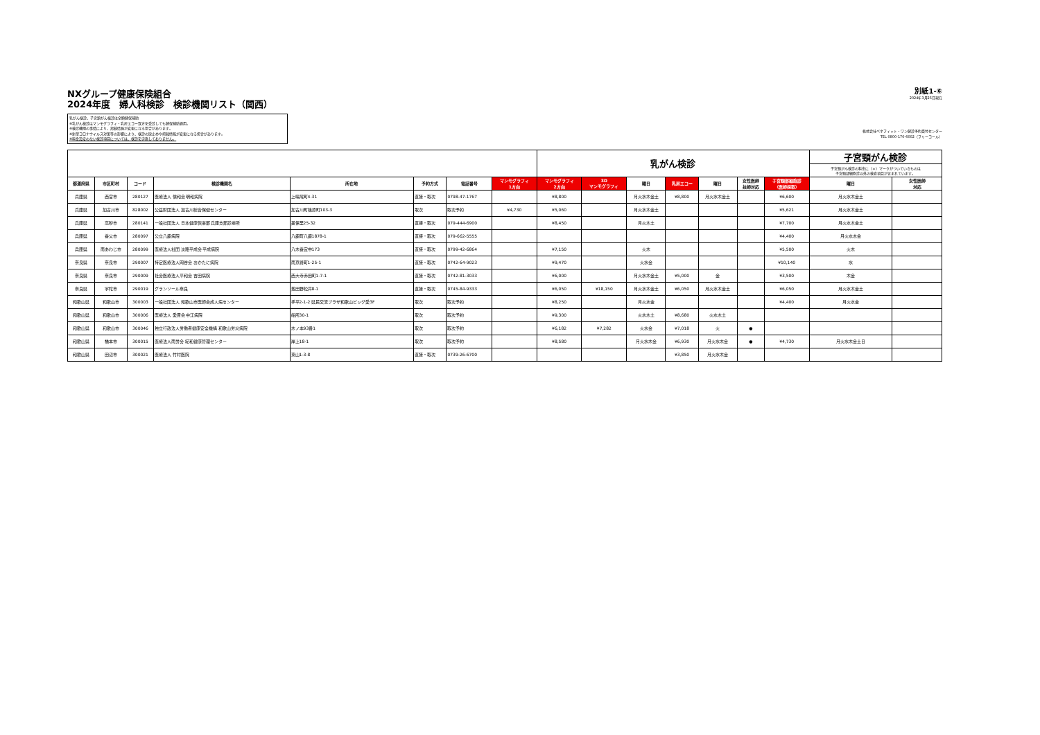NXグループ健康保険組合
2024年度　婦人科検診　検診機関リスト（関西）
乳がん検診、子宮頸がん検診は全額健保補助
※乳がん検診はマンモグラフィ・乳房エコー双方を受診しても健保補助適用。
※検診機関の事情により、掲載情報が変更になる場合があります。
※新型コロナウイルス対策等の影響により、検診の取止めや掲載情報が変更になる場合があります。
※料金設定のない検診項目については、検診を実施しておりません。
別紙1-⑥
2024年3月25日現在
株式会社ベネフィット・ワン健診予約受付センター
TEL 0800-170-6002（フリーコール）
| | | | | | | | | 乳がん検診 | | | | | | | 子宮頸がん検診 | |
| | | | | | | | | | | | | | | | 子宮頸がん検診の料金に（＊）マークがついているものは 子宮頸部細胞診以外の検査項目が含まれています。 | |
| 都道府県 | 市区町村 | コード | 検診機関名 | 所在地 | 予約方式 | 電話番号 | マンモグラフィ 1方向 | マンモグラフィ 2方向 | 3D マンモグラフィ | 曜日 | 乳房エコー | 曜日 | 女性医師 技師対応 | 子宮頸部細胞診 （医師採取） | 曜日 | 女性医師 対応 |
| 兵庫県 | 西宮市 | 280127 | 医療法人 信和会 明和病院 | 上鳴尾町4-31 | 直接・取次 | 0798-47-1767 | | ¥8,800 | | 月火水木金土 | ¥8,800 | 月火水木金土 | | ¥6,600 | 月火水木金土 | |
| 兵庫県 | 加古川市 | 828002 | 公益財団法人 加古川総合保健センター | 加古川町篠原町103-3 | 取次 | 取次予約 | ¥4,730 | ¥5,060 | | 月火水木金土 | | | | ¥5,621 | 月火水木金土 | |
| 兵庫県 | 高砂市 | 280141 | 一般社団法人 日本健康倶楽部 兵庫支部診療所 | 美保里25-32 | 直接・取次 | 079-444-6900 | | ¥8,450 | | 月火木土 | | | | ¥7,700 | 月火水木金土 | |
| 兵庫県 | 養父市 | 280097 | 公立八鹿病院 | 八鹿町八鹿1878-1 | 直接・取次 | 079-662-5555 | | | | | | | | ¥4,400 | 月火水木金 | |
| 兵庫県 | 南あわじ市 | 280099 | 医療法人社団 淡路平成会 平成病院 | 八木養宜中173 | 直接・取次 | 0799-42-6864 | | ¥7,150 | | 火木 | | | | ¥5,500 | 火木 | |
| 奈良県 | 奈良市 | 290007 | 特定医療法人岡谷会 おかたに病院 | 南京終町1-25-1 | 直接・取次 | 0742-64-9023 | | ¥9,470 | | 火水金 | | | | ¥10,140 | 水 | |
| 奈良県 | 奈良市 | 290009 | 社会医療法人平和会 吉田病院 | 西大寺赤田町1-7-1 | 直接・取次 | 0742-81-3033 | | ¥6,000 | | 月火水木金土 | ¥5,000 | 金 | | ¥3,500 | 木金 | |
| 奈良県 | 宇陀市 | 290019 | グランソール奈良 | 菟田野松井8-1 | 直接・取次 | 0745-84-9333 | | ¥6,050 | ¥18,150 | 月火水木金土 | ¥6,050 | 月火水木金土 | | ¥6,050 | 月火水木金土 | |
| 和歌山県 | 和歌山市 | 300003 | 一般社団法人 和歌山市医師会成人病センター | 手平2-1-2 県民交流プラザ和歌山ビッグ愛3F | 取次 | 取次予約 | | ¥8,250 | | 月火水金 | | | | ¥4,400 | 月火水金 | |
| 和歌山県 | 和歌山市 | 300006 | 医療法人 愛晋会 中江病院 | 船所30-1 | 取次 | 取次予約 | | ¥9,300 | | 火水木土 | ¥8,680 | 火水木土 | | | | |
| 和歌山県 | 和歌山市 | 300046 | 独立行政法人労働者健康安全機構 和歌山労災病院 | 木ノ本93番1 | 取次 | 取次予約 | | ¥6,182 | ¥7,282 | 火水金 | ¥7,018 | 火 | ● | | | |
| 和歌山県 | 橋本市 | 300015 | 医療法人南労会 紀和健康管理センター | 岸上18-1 | 取次 | 取次予約 | | ¥8,580 | | 月火水木金 | ¥6,930 | 月火水木金 | ● | ¥4,730 | 月火水木金土日 | |
| 和歌山県 | 田辺市 | 300021 | 医療法人 竹村医院 | 東山1-3-8 | 直接・取次 | 0739-26-6700 | | | | | ¥3,850 | 月火水木金 | | | | |